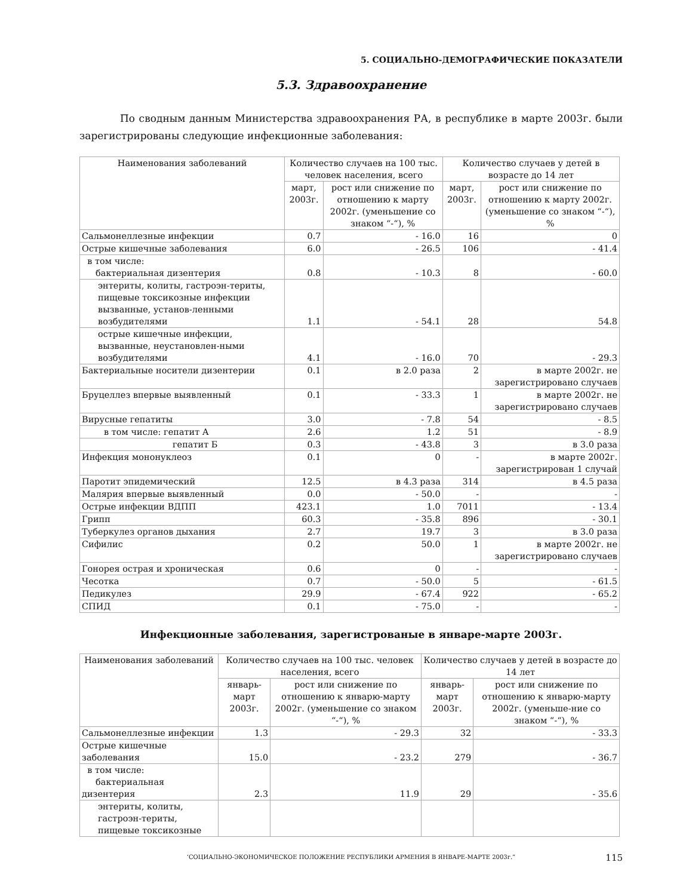5. СОЦИАЛЬНО-ДЕМОГРАФИЧЕСКИЕ ПОКАЗАТЕЛИ
5.3. Здравоохранение
По сводным данным Министерства здравоохранения РА, в республике в марте 2003г. были зарегистрированы следующие инфекционные заболевания:
| Наименования заболеваний | Количество случаев на 100 тыс. человек населения, всего | | Количество случаев у детей в возрасте до 14 лет | |
| --- | --- | --- | --- | --- |
| | март, 2003г. | рост или снижение по отношению к марту 2002г. (уменьшение со знаком “-“), % | март, 2003г. | рост или снижение по отношению к марту 2002г. (уменьшение со знаком “-“), % |
| Сальмонеллезные инфекции | 0.7 | - 16.0 | 16 | 0 |
| Острые кишечные заболевания | 6.0 | - 26.5 | 106 | - 41.4 |
| в том числе: бактериальная дизентерия | 0.8 | - 10.3 | 8 | - 60.0 |
| энтериты, колиты, гастроэн-териты, пищевые токсикозные инфекции вызванные, установ-ленными возбудителями | 1.1 | - 54.1 | 28 | 54.8 |
| острые кишечные инфекции, вызванные, неустановлен-ными возбудителями | 4.1 | - 16.0 | 70 | - 29.3 |
| Бактериальные носители дизентерии | 0.1 | в 2.0 раза | 2 | в марте 2002г. не зарегистрировано случаев |
| Бруцеллез впервые выявленный | 0.1 | - 33.3 | 1 | в марте 2002г. не зарегистрировано случаев |
| Вирусные гепатиты | 3.0 | - 7.8 | 54 | - 8.5 |
| в том числе: гепатит А | 2.6 | 1.2 | 51 | - 8.9 |
| гепатит Б | 0.3 | - 43.8 | 3 | в 3.0 раза |
| Инфекция мононуклеоз | 0.1 | 0 | - | в марте 2002г. зарегистрирован 1 случай |
| Паротит эпидемический | 12.5 | в 4.3 раза | 314 | в 4.5 раза |
| Малярия впервые выявленный | 0.0 | - 50.0 | - | - |
| Острые инфекции ВДПП | 423.1 | 1.0 | 7011 | - 13.4 |
| Грипп | 60.3 | - 35.8 | 896 | - 30.1 |
| Туберкулез органов дыхания | 2.7 | 19.7 | 3 | в 3.0 раза |
| Сифилис | 0.2 | 50.0 | 1 | в марте 2002г. не зарегистрировано случаев |
| Гонорея острая и хроническая | 0.6 | 0 | - | - |
| Чесотка | 0.7 | - 50.0 | 5 | - 61.5 |
| Педикулез | 29.9 | - 67.4 | 922 | - 65.2 |
| СПИД | 0.1 | - 75.0 | - | - |
Инфекционные заболевания, зарегистрованые в январе-марте 2003г.
| Наименования заболеваний | Количество случаев на 100 тыс. человек населения, всего | | Количество случаев у детей в возрасте до 14 лет | |
| --- | --- | --- | --- | --- |
| | январь-март 2003г. | рост или снижение по отношению к январю-марту 2002г. (уменьшение со знаком “-“), % | январь-март 2003г. | рост или снижение по отношению к январю-марту 2002г. (уменьше-ние со знаком “-“), % |
| Сальмонеллезные инфекции | 1.3 | - 29.3 | 32 | - 33.3 |
| Острые кишечные заболевания | 15.0 | - 23.2 | 279 | - 36.7 |
| в том числе: бактериальная дизентерия | 2.3 | 11.9 | 29 | - 35.6 |
| энтериты, колиты, гастроэн-териты, пищевые токсикозные | | | | |
‘СОЦИАЛЬНО-ЭКОНОМИЧЕСКОЕ ПОЛОЖЕНИЕ РЕСПУБЛИКИ АРМЕНИЯ В ЯНВАРЕ-МАРТЕ 2003г.” 115